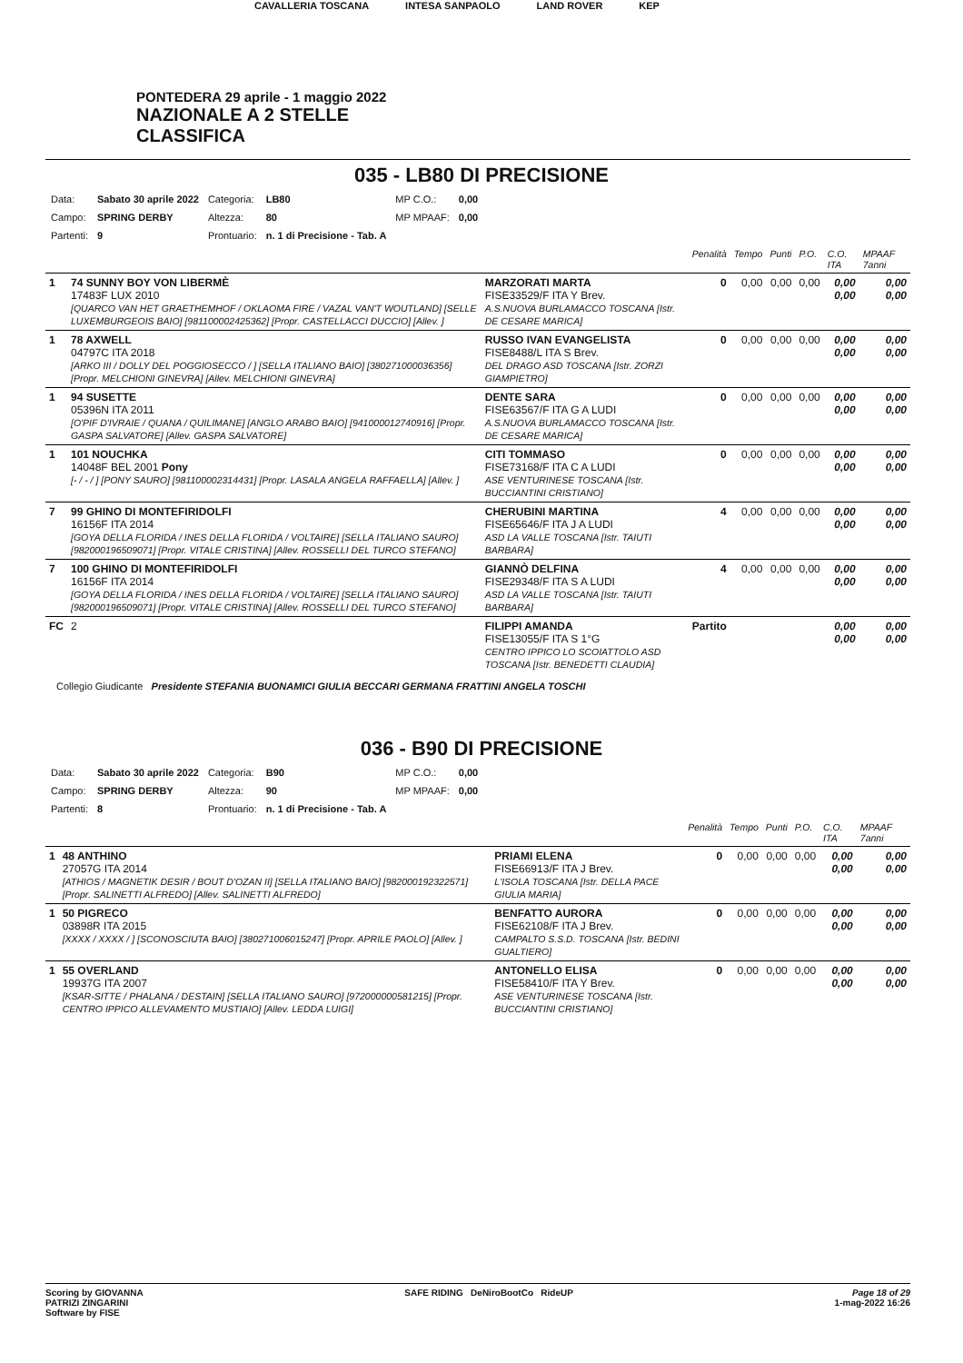CAVALLERIA TOSCANA INTESA SANPAOLO LAND ROVER KEP
PONTEDERA 29 aprile - 1 maggio 2022
NAZIONALE A 2 STELLE
CLASSIFICA
035 - LB80 DI PRECISIONE
| Data: | Sabato 30 aprile 2022 | Categoria: | LB80 | MP C.O.: | 0,00 |
| Campo: | SPRING DERBY | Altezza: | 80 | MP MPAAF: | 0,00 |
| Partenti: | 9 | Prontuario: | n. 1 di Precisione - Tab. A | | |
| | | | Penalità | Tempo | Punti | P.O. | C.O. ITA | MPAAF 7anni |
| 1 | 74 SUNNY BOY VON LIBERMÈ 17483F LUX 2010 [QUARCO VAN HET GRAETHEMHOF / OKLAOMA FIRE / VAZAL VAN'T WOUTLAND] [SELLE LUXEMBURGEOIS BAIO] [981100002425362] [Propr. CASTELLACCI DUCCIO] [Allev. ] | MARZORATI MARTA FISE33529/F ITA Y Brev. A.S.NUOVA BURLAMACCO TOSCANA [Istr. DE CESARE MARICA] | 0 | 0,00 | 0,00 | 0,00 | 0,00 0,00 | 0,00 0,00 |
| 1 | 78 AXWELL 04797C ITA 2018 [ARKO III / DOLLY DEL POGGIOSECCO / ] [SELLA ITALIANO BAIO] [380271000036356] [Propr. MELCHIONI GINEVRA] [Allev. MELCHIONI GINEVRA] | RUSSO IVAN EVANGELISTA FISE8488/L ITA S Brev. DEL DRAGO ASD TOSCANA [Istr. ZORZI GIAMPIETRO] | 0 | 0,00 | 0,00 | 0,00 | 0,00 0,00 | 0,00 0,00 |
| 1 | 94 SUSETTE 05396N ITA 2011 [O'PIF D'IVRAIE / QUANA / QUILIMANE] [ANGLO ARABO BAIO] [941000012740916] [Propr. GASPA SALVATORE] [Allev. GASPA SALVATORE] | DENTE SARA FISE63567/F ITA G A LUDI A.S.NUOVA BURLAMACCO TOSCANA [Istr. DE CESARE MARICA] | 0 | 0,00 | 0,00 | 0,00 | 0,00 0,00 | 0,00 0,00 |
| 1 | 101 NOUCHKA 14048F BEL 2001 Pony [- / - / ] [PONY SAURO] [981100002314431] [Propr. LASALA ANGELA RAFFAELLA] [Allev. ] | CITI TOMMASO FISE73168/F ITA C A LUDI ASE VENTURINESE TOSCANA [Istr. BUCCIANTINI CRISTIANO] | 0 | 0,00 | 0,00 | 0,00 | 0,00 0,00 | 0,00 0,00 |
| 7 | 99 GHINO DI MONTEFIRIDOLFI 16156F ITA 2014 [GOYA DELLA FLORIDA / INES DELLA FLORIDA / VOLTAIRE] [SELLA ITALIANO SAURO] [982000196509071] [Propr. VITALE CRISTINA] [Allev. ROSSELLI DEL TURCO STEFANO] | CHERUBINI MARTINA FISE65646/F ITA J A LUDI ASD LA VALLE TOSCANA [Istr. TAIUTI BARBARA] | 4 | 0,00 | 0,00 | 0,00 | 0,00 0,00 | 0,00 0,00 |
| 7 | 100 GHINO DI MONTEFIRIDOLFI 16156F ITA 2014 [GOYA DELLA FLORIDA / INES DELLA FLORIDA / VOLTAIRE] [SELLA ITALIANO SAURO] [982000196509071] [Propr. VITALE CRISTINA] [Allev. ROSSELLI DEL TURCO STEFANO] | GIANNÒ DELFINA FISE29348/F ITA S A LUDI ASD LA VALLE TOSCANA [Istr. TAIUTI BARBARA] | 4 | 0,00 | 0,00 | 0,00 | 0,00 0,00 | 0,00 0,00 |
| FC | 2 | FILIPPI AMANDA FISE13055/F ITA S 1°G CENTRO IPPICO LO SCOIATTOLO ASD TOSCANA [Istr. BENEDETTI CLAUDIA] | Partito | | | | 0,00 0,00 | 0,00 0,00 |
Collegio Giudicante Presidente STEFANIA BUONAMICI GIULIA BECCARI GERMANA FRATTINI ANGELA TOSCHI
036 - B90 DI PRECISIONE
| Data: | Sabato 30 aprile 2022 | Categoria: | B90 | MP C.O.: | 0,00 |
| Campo: | SPRING DERBY | Altezza: | 90 | MP MPAAF: | 0,00 |
| Partenti: | 8 | Prontuario: | n. 1 di Precisione - Tab. A | | |
| | | | Penalità | Tempo | Punti | P.O. | C.O. ITA | MPAAF 7anni |
| 1 | 48 ANTHINO 27057G ITA 2014 [ATHIOS / MAGNETIK DESIR / BOUT D'OZAN II] [SELLA ITALIANO BAIO] [982000192322571] [Propr. SALINETTI ALFREDO] [Allev. SALINETTI ALFREDO] | PRIAMI ELENA FISE66913/F ITA J Brev. L'ISOLA TOSCANA [Istr. DELLA PACE GIULIA MARIA] | 0 | 0,00 | 0,00 | 0,00 | 0,00 0,00 | 0,00 0,00 |
| 1 | 50 PIGRECO 03898R ITA 2015 [XXXX / XXXX / ] [SCONOSCIUTA BAIO] [380271006015247] [Propr. APRILE PAOLO] [Allev. ] | BENFATTO AURORA FISE62108/F ITA J Brev. CAMPALTO S.S.D. TOSCANA [Istr. BEDINI GUALTIERO] | 0 | 0,00 | 0,00 | 0,00 | 0,00 0,00 | 0,00 0,00 |
| 1 | 55 OVERLAND 19937G ITA 2007 [KSAR-SITTE / PHALANA / DESTAIN] [SELLA ITALIANO SAURO] [972000000581215] [Propr. CENTRO IPPICO ALLEVAMENTO MUSTIAIO] [Allev. LEDDA LUIGI] | ANTONELLO ELISA FISE58410/F ITA Y Brev. ASE VENTURINESE TOSCANA [Istr. BUCCIANTINI CRISTIANO] | 0 | 0,00 | 0,00 | 0,00 | 0,00 0,00 | 0,00 0,00 |
Scoring by GIOVANNA
PATRIZI ZINGARINI
Software by FISE
SAFE RIDING DeNiroBootCo RideUP
Page 18 of 29
1-mag-2022 16:26